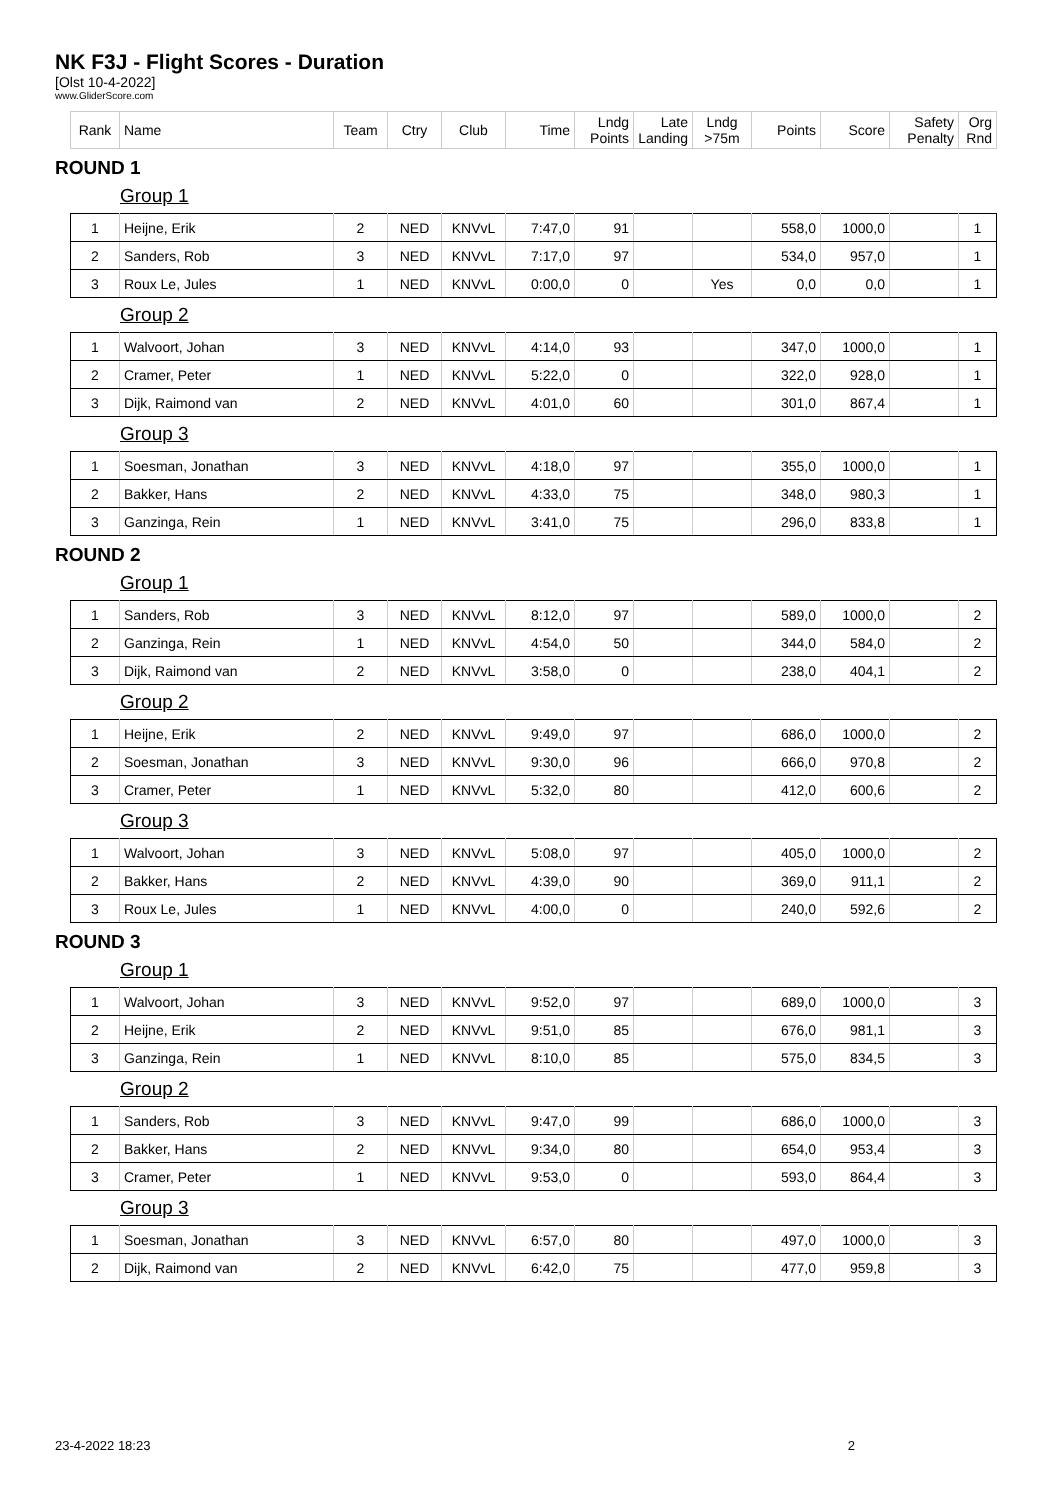NK F3J - Flight Scores - Duration
[Olst 10-4-2022]
www.GliderScore.com
| Rank | Name | Team | Ctry | Club | Time | Lndg Points | Late Landing | Lndg >75m | Points | Score | Safety Penalty | Org Rnd |
| --- | --- | --- | --- | --- | --- | --- | --- | --- | --- | --- | --- | --- |
ROUND 1
Group 1
| 1 | Heijne, Erik | 2 | NED | KNVvL | 7:47,0 | 91 | | | 558,0 | 1000,0 | | 1 |
| 2 | Sanders, Rob | 3 | NED | KNVvL | 7:17,0 | 97 | | | 534,0 | 957,0 | | 1 |
| 3 | Roux Le, Jules | 1 | NED | KNVvL | 0:00,0 | 0 | | Yes | 0,0 | 0,0 | | 1 |
Group 2
| 1 | Walvoort, Johan | 3 | NED | KNVvL | 4:14,0 | 93 | | | 347,0 | 1000,0 | | 1 |
| 2 | Cramer, Peter | 1 | NED | KNVvL | 5:22,0 | 0 | | | 322,0 | 928,0 | | 1 |
| 3 | Dijk, Raimond van | 2 | NED | KNVvL | 4:01,0 | 60 | | | 301,0 | 867,4 | | 1 |
Group 3
| 1 | Soesman, Jonathan | 3 | NED | KNVvL | 4:18,0 | 97 | | | 355,0 | 1000,0 | | 1 |
| 2 | Bakker, Hans | 2 | NED | KNVvL | 4:33,0 | 75 | | | 348,0 | 980,3 | | 1 |
| 3 | Ganzinga, Rein | 1 | NED | KNVvL | 3:41,0 | 75 | | | 296,0 | 833,8 | | 1 |
ROUND 2
Group 1
| 1 | Sanders, Rob | 3 | NED | KNVvL | 8:12,0 | 97 | | | 589,0 | 1000,0 | | 2 |
| 2 | Ganzinga, Rein | 1 | NED | KNVvL | 4:54,0 | 50 | | | 344,0 | 584,0 | | 2 |
| 3 | Dijk, Raimond van | 2 | NED | KNVvL | 3:58,0 | 0 | | | 238,0 | 404,1 | | 2 |
Group 2
| 1 | Heijne, Erik | 2 | NED | KNVvL | 9:49,0 | 97 | | | 686,0 | 1000,0 | | 2 |
| 2 | Soesman, Jonathan | 3 | NED | KNVvL | 9:30,0 | 96 | | | 666,0 | 970,8 | | 2 |
| 3 | Cramer, Peter | 1 | NED | KNVvL | 5:32,0 | 80 | | | 412,0 | 600,6 | | 2 |
Group 3
| 1 | Walvoort, Johan | 3 | NED | KNVvL | 5:08,0 | 97 | | | 405,0 | 1000,0 | | 2 |
| 2 | Bakker, Hans | 2 | NED | KNVvL | 4:39,0 | 90 | | | 369,0 | 911,1 | | 2 |
| 3 | Roux Le, Jules | 1 | NED | KNVvL | 4:00,0 | 0 | | | 240,0 | 592,6 | | 2 |
ROUND 3
Group 1
| 1 | Walvoort, Johan | 3 | NED | KNVvL | 9:52,0 | 97 | | | 689,0 | 1000,0 | | 3 |
| 2 | Heijne, Erik | 2 | NED | KNVvL | 9:51,0 | 85 | | | 676,0 | 981,1 | | 3 |
| 3 | Ganzinga, Rein | 1 | NED | KNVvL | 8:10,0 | 85 | | | 575,0 | 834,5 | | 3 |
Group 2
| 1 | Sanders, Rob | 3 | NED | KNVvL | 9:47,0 | 99 | | | 686,0 | 1000,0 | | 3 |
| 2 | Bakker, Hans | 2 | NED | KNVvL | 9:34,0 | 80 | | | 654,0 | 953,4 | | 3 |
| 3 | Cramer, Peter | 1 | NED | KNVvL | 9:53,0 | 0 | | | 593,0 | 864,4 | | 3 |
Group 3
| 1 | Soesman, Jonathan | 3 | NED | KNVvL | 6:57,0 | 80 | | | 497,0 | 1000,0 | | 3 |
| 2 | Dijk, Raimond van | 2 | NED | KNVvL | 6:42,0 | 75 | | | 477,0 | 959,8 | | 3 |
23-4-2022 18:23 2